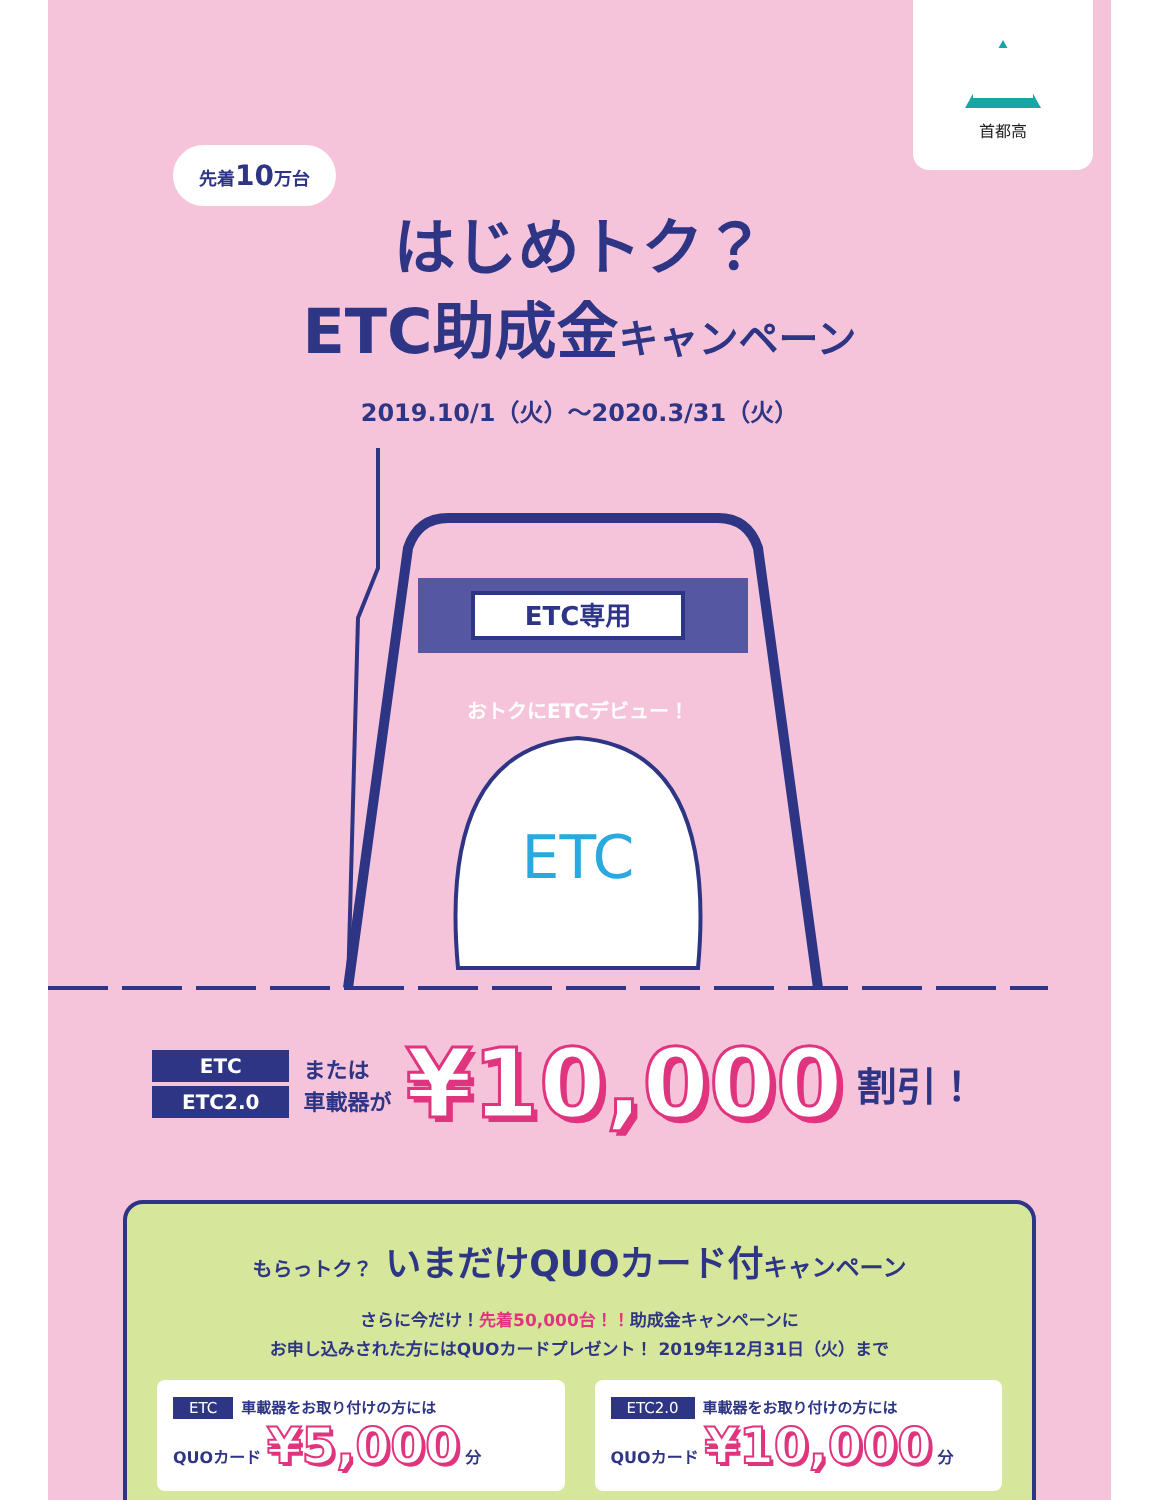首都高
先着10万台
はじめトク？
ETC助成金キャンペーン
2019.10/1（火）～2020.3/31（火）
ETC専用
おトクにETCデビュー！
ETC
ETC
ETC2.0
または
車載器が
¥10,000
割引！
もらっトク？ いまだけQUOカード付キャンペーン
さらに今だけ！先着50,000台！！助成金キャンペーンに
お申し込みされた方にはQUOカードプレゼント！ 2019年12月31日（火）まで
ETC 車載器をお取り付けの方には
QUOカード ¥5,000 分
ETC2.0 車載器をお取り付けの方には
QUOカード ¥10,000 分